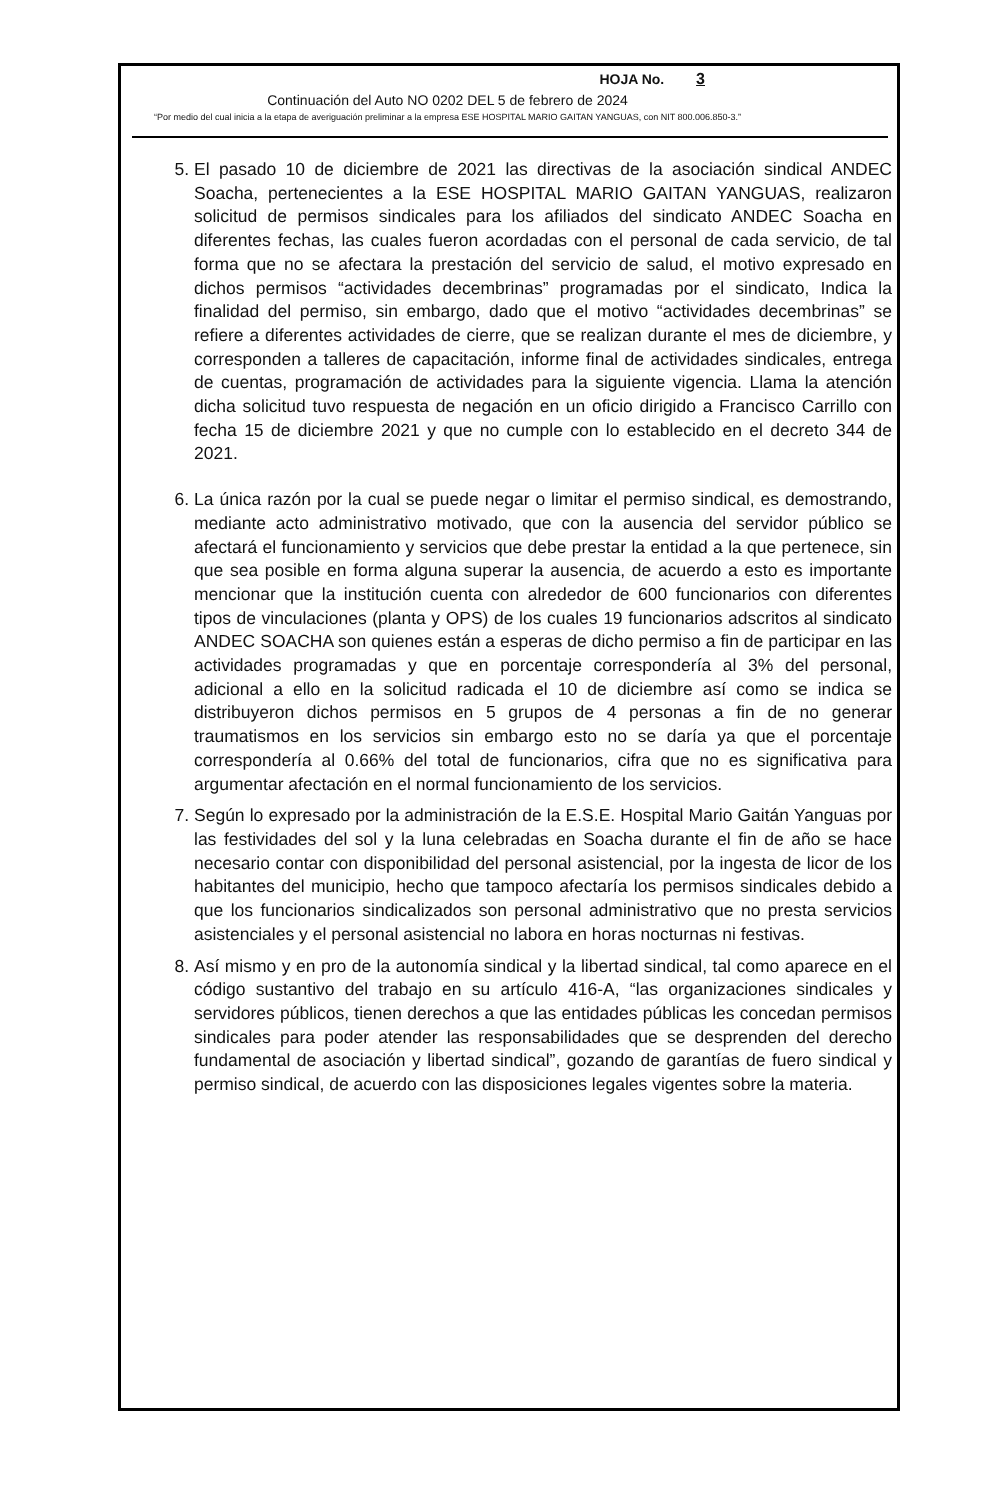HOJA No. 3
Continuación del Auto NO 0202 DEL 5 de febrero de 2024
“Por medio del cual inicia a la etapa de averiguación preliminar a la empresa ESE HOSPITAL MARIO GAITAN YANGUAS, con NIT 800.006.850-3.”
5. El pasado 10 de diciembre de 2021 las directivas de la asociación sindical ANDEC Soacha, pertenecientes a la ESE HOSPITAL MARIO GAITAN YANGUAS, realizaron solicitud de permisos sindicales para los afiliados del sindicato ANDEC Soacha en diferentes fechas, las cuales fueron acordadas con el personal de cada servicio, de tal forma que no se afectara la prestación del servicio de salud, el motivo expresado en dichos permisos “actividades decembrinas” programadas por el sindicato, Indica la finalidad del permiso, sin embargo, dado que el motivo “actividades decembrinas” se refiere a diferentes actividades de cierre, que se realizan durante el mes de diciembre, y corresponden a talleres de capacitación, informe final de actividades sindicales, entrega de cuentas, programación de actividades para la siguiente vigencia. Llama la atención dicha solicitud tuvo respuesta de negación en un oficio dirigido a Francisco Carrillo con fecha 15 de diciembre 2021 y que no cumple con lo establecido en el decreto 344 de 2021.
6. La única razón por la cual se puede negar o limitar el permiso sindical, es demostrando, mediante acto administrativo motivado, que con la ausencia del servidor público se afectará el funcionamiento y servicios que debe prestar la entidad a la que pertenece, sin que sea posible en forma alguna superar la ausencia, de acuerdo a esto es importante mencionar que la institución cuenta con alrededor de 600 funcionarios con diferentes tipos de vinculaciones (planta y OPS) de los cuales 19 funcionarios adscritos al sindicato ANDEC SOACHA son quienes están a esperas de dicho permiso a fin de participar en las actividades programadas y que en porcentaje correspondería al 3% del personal, adicional a ello en la solicitud radicada el 10 de diciembre así como se indica se distribuyeron dichos permisos en 5 grupos de 4 personas a fin de no generar traumatismos en los servicios sin embargo esto no se daría ya que el porcentaje correspondería al 0.66% del total de funcionarios, cifra que no es significativa para argumentar afectación en el normal funcionamiento de los servicios.
7. Según lo expresado por la administración de la E.S.E. Hospital Mario Gaitán Yanguas por las festividades del sol y la luna celebradas en Soacha durante el fin de año se hace necesario contar con disponibilidad del personal asistencial, por la ingesta de licor de los habitantes del municipio, hecho que tampoco afectaría los permisos sindicales debido a que los funcionarios sindicalizados son personal administrativo que no presta servicios asistenciales y el personal asistencial no labora en horas nocturnas ni festivas.
8. Así mismo y en pro de la autonomía sindical y la libertad sindical, tal como aparece en el código sustantivo del trabajo en su artículo 416-A, “las organizaciones sindicales y servidores públicos, tienen derechos a que las entidades públicas les concedan permisos sindicales para poder atender las responsabilidades que se desprenden del derecho fundamental de asociación y libertad sindical”, gozando de garantías de fuero sindical y permiso sindical, de acuerdo con las disposiciones legales vigentes sobre la materia.